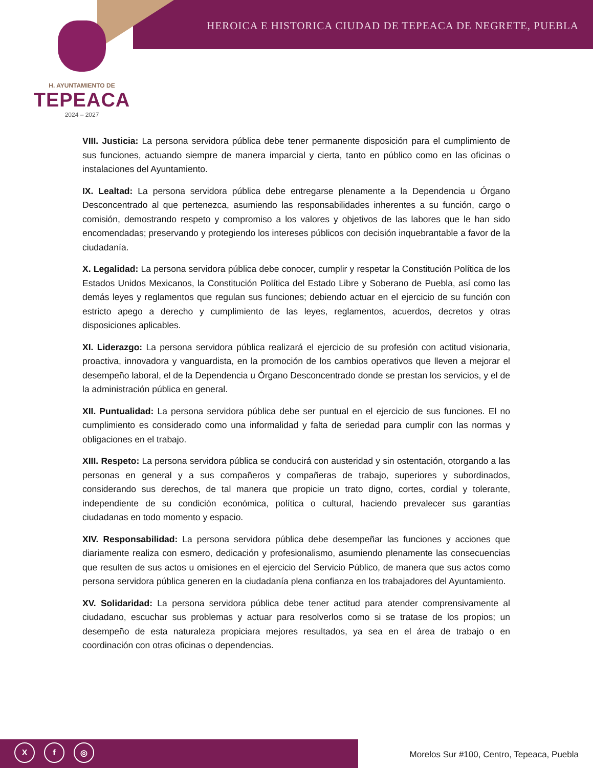HEROICA E HISTORICA CIUDAD DE TEPEACA DE NEGRETE, PUEBLA
H. AYUNTAMIENTO DE
TEPEACA
2024 – 2027
VIII. Justicia: La persona servidora pública debe tener permanente disposición para el cumplimiento de sus funciones, actuando siempre de manera imparcial y cierta, tanto en público como en las oficinas o instalaciones del Ayuntamiento.
IX. Lealtad: La persona servidora pública debe entregarse plenamente a la Dependencia u Órgano Desconcentrado al que pertenezca, asumiendo las responsabilidades inherentes a su función, cargo o comisión, demostrando respeto y compromiso a los valores y objetivos de las labores que le han sido encomendadas; preservando y protegiendo los intereses públicos con decisión inquebrantable a favor de la ciudadanía.
X. Legalidad: La persona servidora pública debe conocer, cumplir y respetar la Constitución Política de los Estados Unidos Mexicanos, la Constitución Política del Estado Libre y Soberano de Puebla, así como las demás leyes y reglamentos que regulan sus funciones; debiendo actuar en el ejercicio de su función con estricto apego a derecho y cumplimiento de las leyes, reglamentos, acuerdos, decretos y otras disposiciones aplicables.
XI. Liderazgo: La persona servidora pública realizará el ejercicio de su profesión con actitud visionaria, proactiva, innovadora y vanguardista, en la promoción de los cambios operativos que lleven a mejorar el desempeño laboral, el de la Dependencia u Órgano Desconcentrado donde se prestan los servicios, y el de la administración pública en general.
XII. Puntualidad: La persona servidora pública debe ser puntual en el ejercicio de sus funciones. El no cumplimiento es considerado como una informalidad y falta de seriedad para cumplir con las normas y obligaciones en el trabajo.
XIII. Respeto: La persona servidora pública se conducirá con austeridad y sin ostentación, otorgando a las personas en general y a sus compañeros y compañeras de trabajo, superiores y subordinados, considerando sus derechos, de tal manera que propicie un trato digno, cortes, cordial y tolerante, independiente de su condición económica, política o cultural, haciendo prevalecer sus garantías ciudadanas en todo momento y espacio.
XIV. Responsabilidad: La persona servidora pública debe desempeñar las funciones y acciones que diariamente realiza con esmero, dedicación y profesionalismo, asumiendo plenamente las consecuencias que resulten de sus actos u omisiones en el ejercicio del Servicio Público, de manera que sus actos como persona servidora pública generen en la ciudadanía plena confianza en los trabajadores del Ayuntamiento.
XV. Solidaridad: La persona servidora pública debe tener actitud para atender comprensivamente al ciudadano, escuchar sus problemas y actuar para resolverlos como si se tratase de los propios; un desempeño de esta naturaleza propiciara mejores resultados, ya sea en el área de trabajo o en coordinación con otras oficinas o dependencias.
X f ◎
Morelos Sur #100, Centro, Tepeaca, Puebla